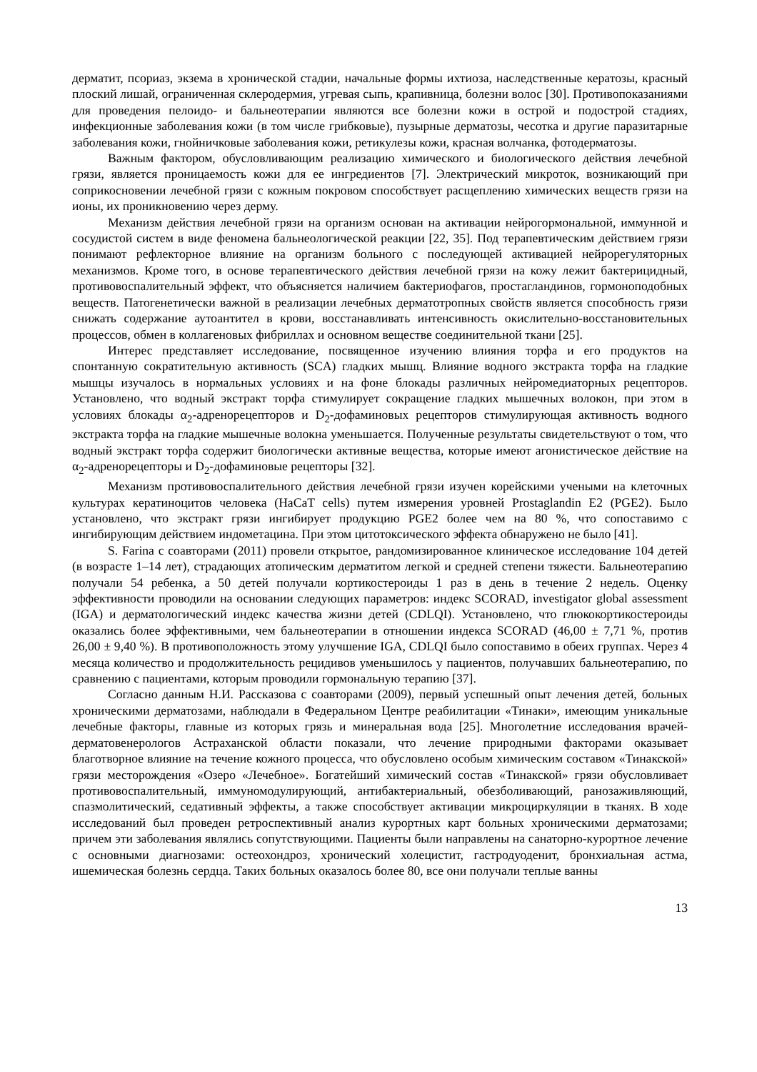дерматит, псориаз, экзема в хронической стадии, начальные формы ихтиоза, наследственные керато­зы, красный плоский лишай, ограниченная склеродермия, угревая сыпь, крапивница, болезни волос [30]. Противопоказаниями для проведения пелоидо- и бальнеотерапии являются все болезни кожи в острой и подострой стадиях, инфекционные заболевания кожи (в том числе грибковые), пузырные дерматозы, чесотка и другие паразитарные заболевания кожи, гнойничковые заболевания кожи, рети­кулезы кожи, красная волчанка, фотодерматозы.
Важным фактором, обусловливающим реализацию химического и биологического действия лечебной грязи, является проницаемость кожи для ее ингредиентов [7]. Электрический микроток, возникающий при соприкосновении лечебной грязи с кожным покровом способствует расщеплению химических веществ грязи на ионы, их проникновению через дерму.
Механизм действия лечебной грязи на организм основан на активации нейрогормональной, иммунной и сосудистой систем в виде феномена бальнеологической реакции [22, 35]. Под терапевти­ческим действием грязи понимают рефлекторное влияние на организм больного с последующей ак­тивацией нейрорегуляторных механизмов. Кроме того, в основе терапевтического действия лечебной грязи на кожу лежит бактерицидный, противовоспалительный эффект, что объясняется наличием бактериофагов, простагландинов, гормоноподобных веществ. Патогенетически важной в реализации лечебных дерматотропных свойств является способность грязи снижать содержание аутоантител в крови, восстанавливать интенсивность окислительно-восстановительных процессов, обмен в колла­геновых фибриллах и основном веществе соединительной ткани [25].
Интерес представляет исследование, посвященное изучению влияния торфа и его продуктов на спонтанную сократительную активность (SCA) гладких мышц. Влияние водного экстракта торфа на гладкие мышцы изучалось в нормальных условиях и на фоне блокады различных нейромедиаторных рецепторов. Установлено, что водный экстракт торфа стимулирует сокращение гладких мышечных волокон, при этом в условиях блокады α<sub>2</sub>-адренорецепторов и D<sub>2</sub>-дофаминовых рецепторов стимули­рующая активность водного экстракта торфа на гладкие мышечные волокна уменьшается. Получен­ные результаты свидетельствуют о том, что водный экстракт торфа содержит биологически активные вещества, которые имеют агонистическое действие на α<sub>2</sub>-адренорецепторы и D<sub>2</sub>-дофаминовые рецеп­торы [32].
Механизм противовоспалительного действия лечебной грязи изучен корейскими учеными на клеточных культурах кератиноцитов человека (HaCaT cells) путем измерения уровней Prostaglandin E2 (PGE2). Было установлено, что экстракт грязи ингибирует продукцию PGE2 более чем на 80 %, что сопоставимо с ингибирующим действием индометацина. При этом цитотоксического эффекта обнаружено не было [41].
S. Farina с соавторами (2011) провели открытое, рандомизированное клиническое исследование 104 детей (в возрасте 1–14 лет), страдающих атопическим дерматитом легкой и средней степени тя­жести. Бальнеотерапию получали 54 ребенка, а 50 детей получали кортикостероиды 1 раз в день в течение 2 недель. Оценку эффективности проводили на основании следующих параметров: индекс SCORAD, investigator global assessment (IGA) и дерматологический индекс качества жизни детей (CDLQI). Установлено, что глюкокортикостероиды оказались более эффективными, чем бальнеоте­рапии в отношении индекса SCORAD (46,00 ± 7,71 %, против 26,00 ± 9,40 %). В противоположность этому улучшение IGA, CDLQI было сопоставимо в обеих группах. Через 4 месяца количество и про­должительность рецидивов уменьшилось у пациентов, получавших бальнеотерапию, по сравнению с пациентами, которым проводили гормональную терапию [37].
Согласно данным Н.И. Рассказова с соавторами (2009), первый успешный опыт лечения детей, больных хроническими дерматозами, наблюдали в Федеральном Центре реабилитации «Тинаки», имеющим уникальные лечебные факторы, главные из которых грязь и минеральная вода [25]. Много­летние исследования врачей-дерматовенерологов Астраханской области показали, что лечение при­родными факторами оказывает благотворное влияние на течение кожного процесса, что обусловлено особым химическим составом «Тинакской» грязи месторождения «Озеро «Лечебное». Богатейший химический состав «Тинакской» грязи обусловливает противовоспалительный, иммуномодулирую­щий, антибактериальный, обезболивающий, ранозаживляющий, спазмолитический, седативный эф­фекты, а также способствует активации микроциркуляции в тканях. В ходе исследований был прове­ден ретроспективный анализ курортных карт больных хроническими дерматозами; причем эти забо­левания являлись сопутствующими. Пациенты были направлены на санаторно-курортное лечение с основными диагнозами: остеохондроз, хронический холецистит, гастродуоденит, бронхиальная аст­ма, ишемическая болезнь сердца. Таких больных оказалось более 80, все они получали теплые ванны
13